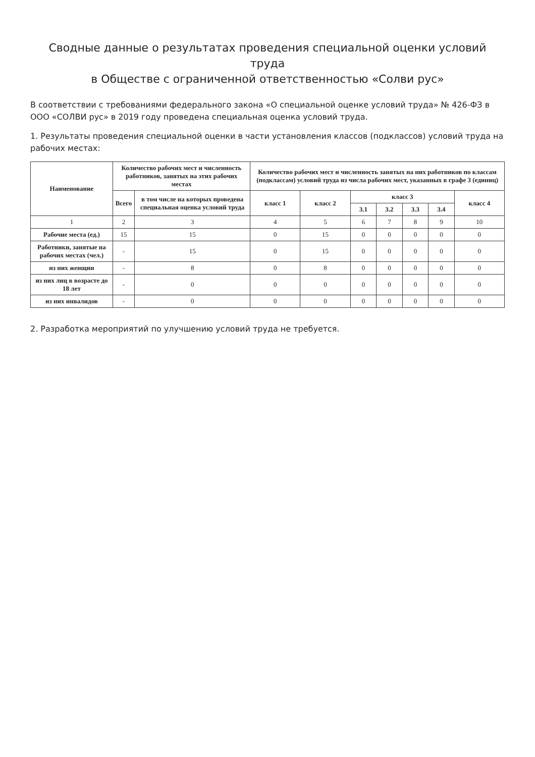Сводные данные о результатах проведения специальной оценки условий труда
в Обществе с ограниченной ответственностью «Солви рус»
В соответствии с требованиями федерального закона «О специальной оценке условий труда» № 426-ФЗ в ООО «СОЛВИ рус» в 2019 году проведена специальная оценка условий труда.
1. Результаты проведения специальной оценки в части установления классов (подклассов) условий труда на рабочих местах:
| Наименование | Количество рабочих мест и численность работников, занятых на этих рабочих местах | | Количество рабочих мест и численность занятых на них работников по классам (подклассам) условий труда из числа рабочих мест, указанных в графе 3 (единиц) | | | | | | |
| --- | --- | --- | --- | --- | --- | --- | --- | --- | --- |
| | Всего | в том числе на которых проведена специальная оценка условий труда | класс 1 | класс 2 | класс 3 | | | | класс 4 |
| | | | | | 3.1 | 3.2 | 3.3 | 3.4 | |
| 1 | 2 | 3 | 4 | 5 | 6 | 7 | 8 | 9 | 10 |
| Рабочие места (ед.) | 15 | 15 | 0 | 15 | 0 | 0 | 0 | 0 | 0 |
| Работники, занятые на рабочих местах (чел.) | - | 15 | 0 | 15 | 0 | 0 | 0 | 0 | 0 |
| из них женщин | - | 8 | 0 | 8 | 0 | 0 | 0 | 0 | 0 |
| из них лиц в возрасте до 18 лет | - | 0 | 0 | 0 | 0 | 0 | 0 | 0 | 0 |
| из них инвалидов | - | 0 | 0 | 0 | 0 | 0 | 0 | 0 | 0 |
2. Разработка мероприятий по улучшению условий труда не требуется.